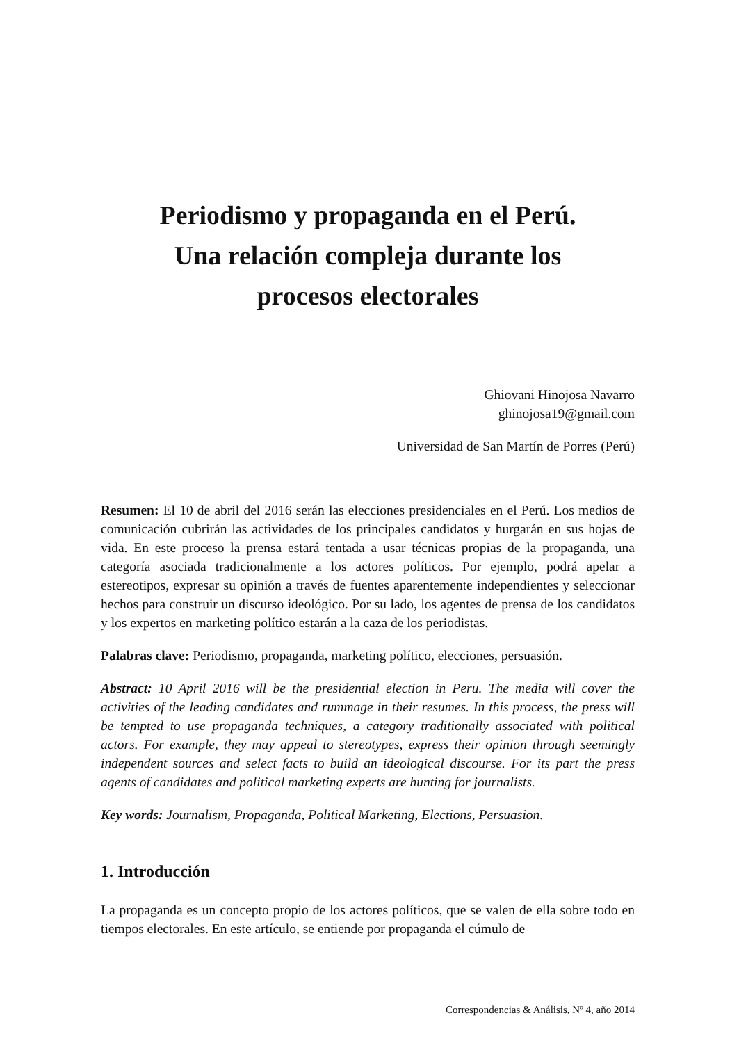Periodismo y propaganda en el Perú.
Una relación compleja durante los
procesos electorales
Ghiovani Hinojosa Navarro
ghinojosa19@gmail.com
Universidad de San Martín de Porres (Perú)
Resumen: El 10 de abril del 2016 serán las elecciones presidenciales en el Perú. Los medios de comunicación cubrirán las actividades de los principales candidatos y hurgarán en sus hojas de vida. En este proceso la prensa estará tentada a usar técnicas propias de la propaganda, una categoría asociada tradicionalmente a los actores políticos. Por ejemplo, podrá apelar a estereotipos, expresar su opinión a través de fuentes aparentemente independientes y seleccionar hechos para construir un discurso ideológico. Por su lado, los agentes de prensa de los candidatos y los expertos en marketing político estarán a la caza de los periodistas.
Palabras clave: Periodismo, propaganda, marketing político, elecciones, persuasión.
Abstract: 10 April 2016 will be the presidential election in Peru. The media will cover the activities of the leading candidates and rummage in their resumes. In this process, the press will be tempted to use propaganda techniques, a category traditionally associated with political actors. For example, they may appeal to stereotypes, express their opinion through seemingly independent sources and select facts to build an ideological discourse. For its part the press agents of candidates and political marketing experts are hunting for journalists.
Key words: Journalism, Propaganda, Political Marketing, Elections, Persuasion.
1. Introducción
La propaganda es un concepto propio de los actores políticos, que se valen de ella sobre todo en tiempos electorales. En este artículo, se entiende por propaganda el cúmulo de
Correspondencias & Análisis, Nº 4, año 2014